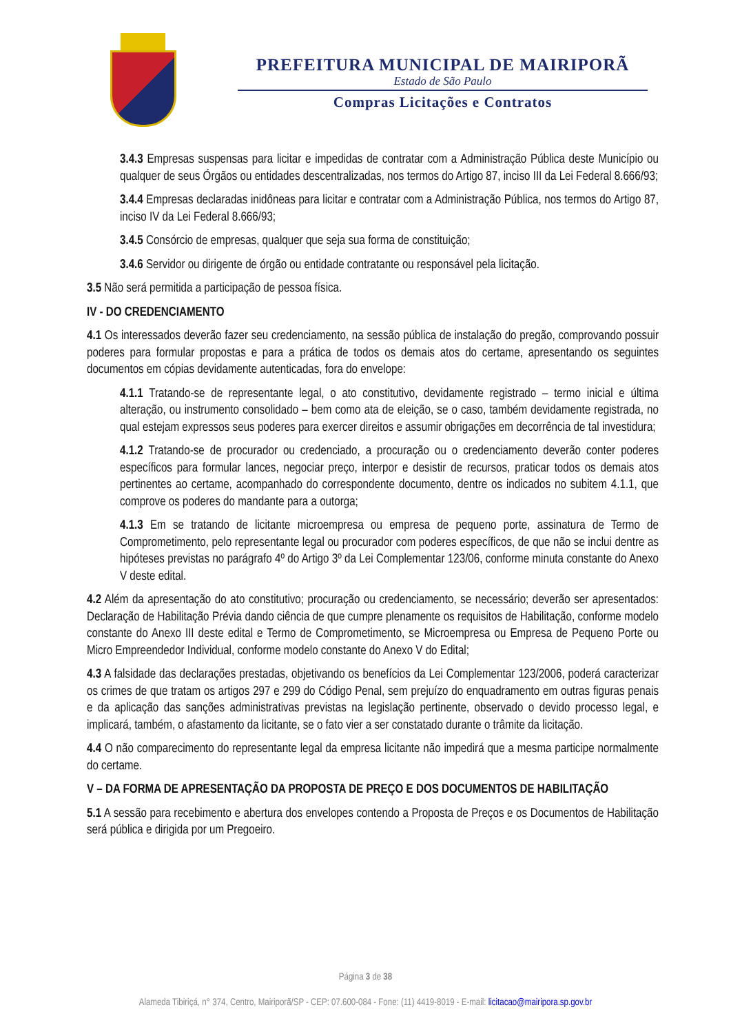PREFEITURA MUNICIPAL DE MAIRIPORÃ
Estado de São Paulo
Compras Licitações e Contratos
3.4.3 Empresas suspensas para licitar e impedidas de contratar com a Administração Pública deste Município ou qualquer de seus Órgãos ou entidades descentralizadas, nos termos do Artigo 87, inciso III da Lei Federal 8.666/93;
3.4.4 Empresas declaradas inidôneas para licitar e contratar com a Administração Pública, nos termos do Artigo 87, inciso IV da Lei Federal 8.666/93;
3.4.5 Consórcio de empresas, qualquer que seja sua forma de constituição;
3.4.6 Servidor ou dirigente de órgão ou entidade contratante ou responsável pela licitação.
3.5 Não será permitida a participação de pessoa física.
IV - DO CREDENCIAMENTO
4.1 Os interessados deverão fazer seu credenciamento, na sessão pública de instalação do pregão, comprovando possuir poderes para formular propostas e para a prática de todos os demais atos do certame, apresentando os seguintes documentos em cópias devidamente autenticadas, fora do envelope:
4.1.1 Tratando-se de representante legal, o ato constitutivo, devidamente registrado – termo inicial e última alteração, ou instrumento consolidado – bem como ata de eleição, se o caso, também devidamente registrada, no qual estejam expressos seus poderes para exercer direitos e assumir obrigações em decorrência de tal investidura;
4.1.2 Tratando-se de procurador ou credenciado, a procuração ou o credenciamento deverão conter poderes específicos para formular lances, negociar preço, interpor e desistir de recursos, praticar todos os demais atos pertinentes ao certame, acompanhado do correspondente documento, dentre os indicados no subitem 4.1.1, que comprove os poderes do mandante para a outorga;
4.1.3 Em se tratando de licitante microempresa ou empresa de pequeno porte, assinatura de Termo de Comprometimento, pelo representante legal ou procurador com poderes específicos, de que não se inclui dentre as hipóteses previstas no parágrafo 4º do Artigo 3º da Lei Complementar 123/06, conforme minuta constante do Anexo V deste edital.
4.2 Além da apresentação do ato constitutivo; procuração ou credenciamento, se necessário; deverão ser apresentados: Declaração de Habilitação Prévia dando ciência de que cumpre plenamente os requisitos de Habilitação, conforme modelo constante do Anexo III deste edital e Termo de Comprometimento, se Microempresa ou Empresa de Pequeno Porte ou Micro Empreendedor Individual, conforme modelo constante do Anexo V do Edital;
4.3 A falsidade das declarações prestadas, objetivando os benefícios da Lei Complementar 123/2006, poderá caracterizar os crimes de que tratam os artigos 297 e 299 do Código Penal, sem prejuízo do enquadramento em outras figuras penais e da aplicação das sanções administrativas previstas na legislação pertinente, observado o devido processo legal, e implicará, também, o afastamento da licitante, se o fato vier a ser constatado durante o trâmite da licitação.
4.4 O não comparecimento do representante legal da empresa licitante não impedirá que a mesma participe normalmente do certame.
V – DA FORMA DE APRESENTAÇÃO DA PROPOSTA DE PREÇO E DOS DOCUMENTOS DE HABILITAÇÃO
5.1 A sessão para recebimento e abertura dos envelopes contendo a Proposta de Preços e os Documentos de Habilitação será pública e dirigida por um Pregoeiro.
Página 3 de 38
Alameda Tibiriçá, n° 374, Centro, Mairiporã/SP - CEP: 07.600-084 - Fone: (11) 4419-8019 - E-mail: licitacao@mairipora.sp.gov.br